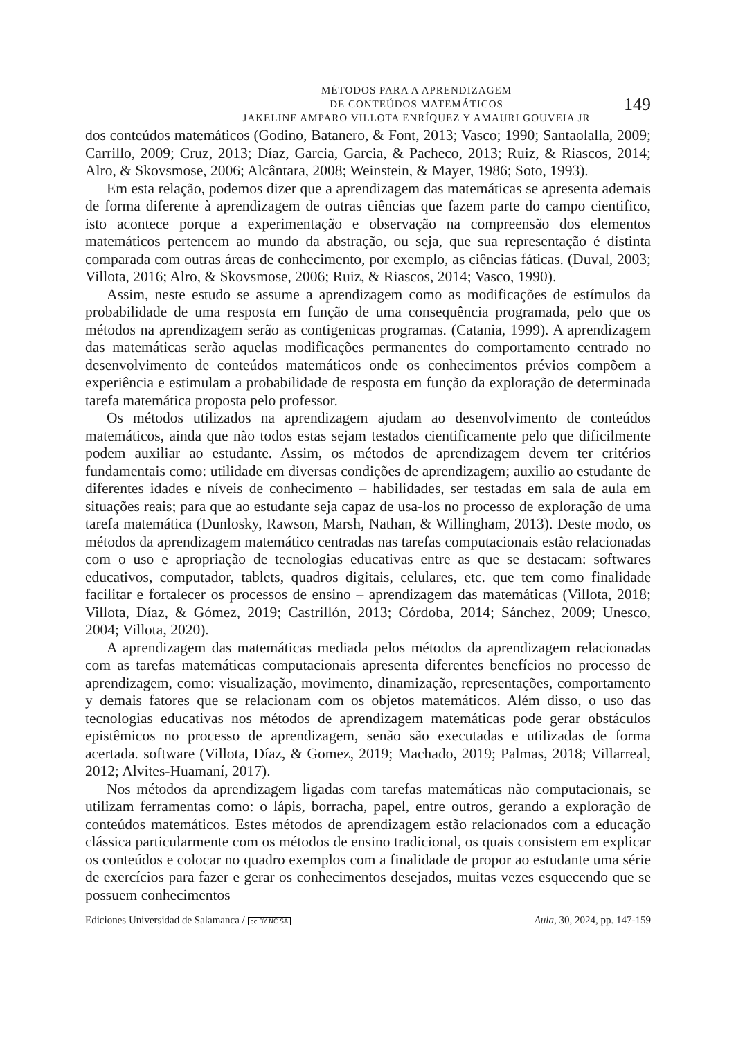MÉTODOS PARA A APRENDIZAGEM
DE CONTEÚDOS MATEMÁTICOS
JAKELINE AMPARO VILLOTA ENRÍQUEZ Y AMAURI GOUVEIA JR
149
dos conteúdos matemáticos (Godino, Batanero, & Font, 2013; Vasco; 1990; Santaolalla, 2009; Carrillo, 2009; Cruz, 2013; Díaz, Garcia, Garcia, & Pacheco, 2013; Ruiz, & Riascos, 2014; Alro, & Skovsmose, 2006; Alcântara, 2008; Weinstein, & Mayer, 1986; Soto, 1993).
Em esta relação, podemos dizer que a aprendizagem das matemáticas se apresenta ademais de forma diferente à aprendizagem de outras ciências que fazem parte do campo cientifico, isto acontece porque a experimentação e observação na compreensão dos elementos matemáticos pertencem ao mundo da abstração, ou seja, que sua representação é distinta comparada com outras áreas de conhecimento, por exemplo, as ciências fáticas. (Duval, 2003; Villota, 2016; Alro, & Skovsmose, 2006; Ruiz, & Riascos, 2014; Vasco, 1990).
Assim, neste estudo se assume a aprendizagem como as modificações de estímulos da probabilidade de uma resposta em função de uma consequência programada, pelo que os métodos na aprendizagem serão as contigenicas programas. (Catania, 1999). A aprendizagem das matemáticas serão aquelas modificações permanentes do comportamento centrado no desenvolvimento de conteúdos matemáticos onde os conhecimentos prévios compõem a experiência e estimulam a probabilidade de resposta em função da exploração de determinada tarefa matemática proposta pelo professor.
Os métodos utilizados na aprendizagem ajudam ao desenvolvimento de conteúdos matemáticos, ainda que não todos estas sejam testados cientificamente pelo que dificilmente podem auxiliar ao estudante. Assim, os métodos de aprendizagem devem ter critérios fundamentais como: utilidade em diversas condições de aprendizagem; auxilio ao estudante de diferentes idades e níveis de conhecimento – habilidades, ser testadas em sala de aula em situações reais; para que ao estudante seja capaz de usa-los no processo de exploração de uma tarefa matemática (Dunlosky, Rawson, Marsh, Nathan, & Willingham, 2013). Deste modo, os métodos da aprendizagem matemático centradas nas tarefas computacionais estão relacionadas com o uso e apropriação de tecnologias educativas entre as que se destacam: softwares educativos, computador, tablets, quadros digitais, celulares, etc. que tem como finalidade facilitar e fortalecer os processos de ensino – aprendizagem das matemáticas (Villota, 2018; Villota, Díaz, & Gómez, 2019; Castrillón, 2013; Córdoba, 2014; Sánchez, 2009; Unesco, 2004; Villota, 2020).
A aprendizagem das matemáticas mediada pelos métodos da aprendizagem relacionadas com as tarefas matemáticas computacionais apresenta diferentes benefícios no processo de aprendizagem, como: visualização, movimento, dinamização, representações, comportamento y demais fatores que se relacionam com os objetos matemáticos. Além disso, o uso das tecnologias educativas nos métodos de aprendizagem matemáticas pode gerar obstáculos epistêmicos no processo de aprendizagem, senão são executadas e utilizadas de forma acertada. software (Villota, Díaz, & Gomez, 2019; Machado, 2019; Palmas, 2018; Villarreal, 2012; Alvites-Huamaní, 2017).
Nos métodos da aprendizagem ligadas com tarefas matemáticas não computacionais, se utilizam ferramentas como: o lápis, borracha, papel, entre outros, gerando a exploração de conteúdos matemáticos. Estes métodos de aprendizagem estão relacionados com a educação clássica particularmente com os métodos de ensino tradicional, os quais consistem em explicar os conteúdos e colocar no quadro exemplos com a finalidade de propor ao estudante uma série de exercícios para fazer e gerar os conhecimentos desejados, muitas vezes esquecendo que se possuem conhecimentos
Ediciones Universidad de Salamanca / cc BY NC SA Aula, 30, 2024, pp. 147-159